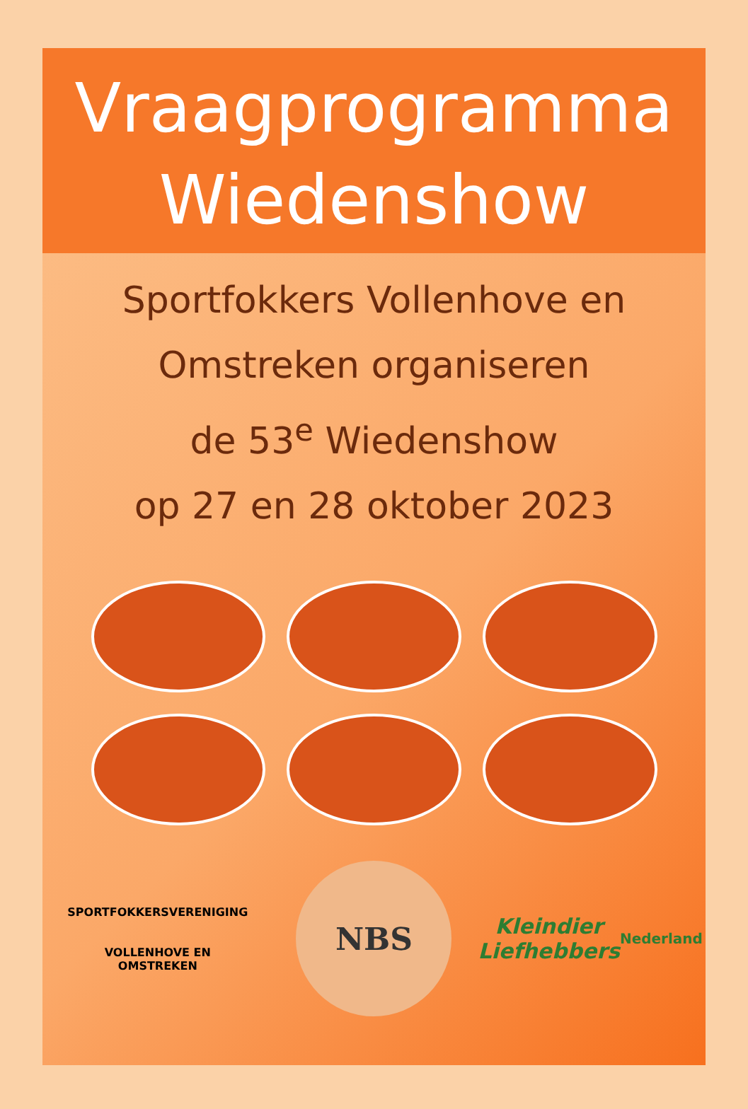Vraagprogramma
Wiedenshow
Sportfokkers Vollenhove en
Omstreken organiseren
de 53<sup>e</sup> Wiedenshow
op 27 en 28 oktober 2023
SPORTFOKKERSVERENIGING
VOLLENHOVE EN OMSTREKEN
NBS
Kleindier
Liefhebbers
Nederland